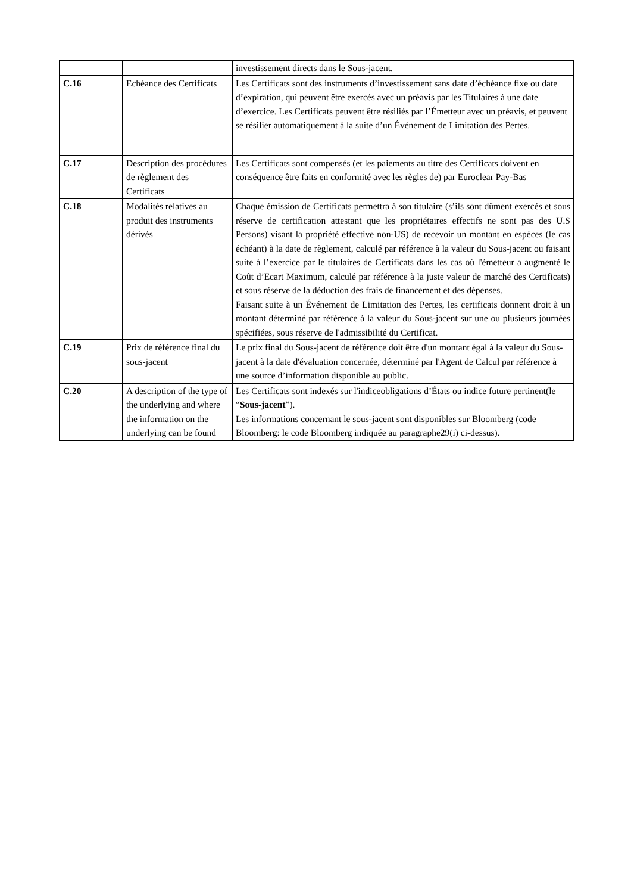| | | investissement directs dans le Sous-jacent. |
| C.16 | Echéance des Certificats | Les Certificats sont des instruments d’investissement sans date d’échéance fixe ou date d’expiration, qui peuvent être exercés avec un préavis par les Titulaires à une date d’exercice. Les Certificats peuvent être résiliés par l’Émetteur avec un préavis, et peuvent se résilier automatiquement à la suite d’un Événement de Limitation des Pertes. |
| C.17 | Description des procédures de règlement des Certificats | Les Certificats sont compensés (et les paiements au titre des Certificats doivent en conséquence être faits en conformité avec les règles de) par Euroclear Pay-Bas |
| C.18 | Modalités relatives au produit des instruments dérivés | Chaque émission de Certificats permettra à son titulaire (s’ils sont dûment exercés et sous réserve de certification attestant que les propriétaires effectifs ne sont pas des U.S Persons) visant la propriété effective non-US) de recevoir un montant en espèces (le cas échéant) à la date de règlement, calculé par référence à la valeur du Sous-jacent ou faisant suite à l’exercice par le titulaires de Certificats dans les cas où l'émetteur a augmenté le Coût d’Ecart Maximum, calculé par référence à la juste valeur de marché des Certificats) et sous réserve de la déduction des frais de financement et des dépenses. Faisant suite à un Événement de Limitation des Pertes, les certificats donnent droit à un montant déterminé par référence à la valeur du Sous-jacent sur une ou plusieurs journées spécifiées, sous réserve de l'admissibilité du Certificat. |
| C.19 | Prix de référence final du sous-jacent | Le prix final du Sous-jacent de référence doit être d'un montant égal à la valeur du Sous-jacent à la date d'évaluation concernée, déterminé par l'Agent de Calcul par référence à une source d’information disponible au public. |
| C.20 | A description of the type of the underlying and where the information on the underlying can be found | Les Certificats sont indexés sur l'indiceobligations d’États ou indice future pertinent(le “ Sous-jacent ”). Les informations concernant le sous-jacent sont disponibles sur Bloomberg (code Bloomberg: le code Bloomberg indiquée au paragraphe29(i) ci-dessus). |